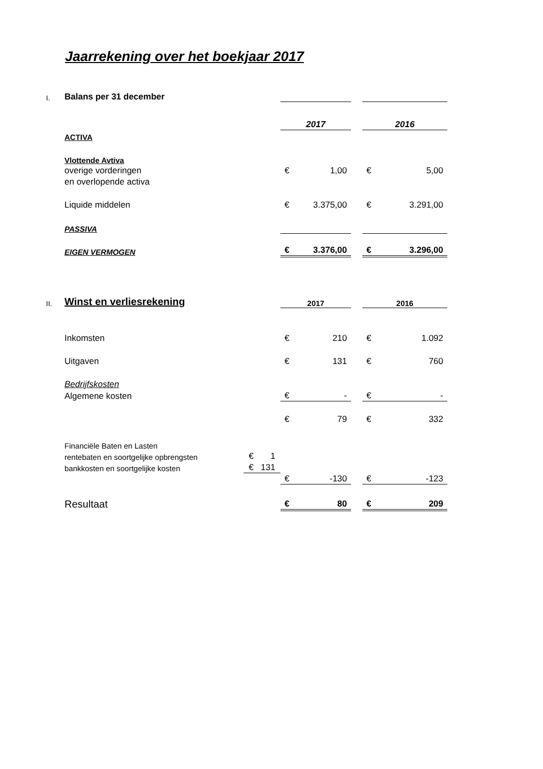Jaarrekening over het boekjaar 2017
| I. | Balans per 31 december | | | | | | |
| | | | 2017 | | | 2016 | |
| | ACTIVA | | | | | | |
| | Vlottende Avtiva | | | | | | |
| | overige vorderingen | | € | 1,00 | | € | 5,00 |
| | en overlopende activa | | | | | | |
| | Liquide middelen | | € | 3.375,00 | | € | 3.291,00 |
| | PASSIVA | | | | | | |
| | EIGEN VERMOGEN | | € | 3.376,00 | | € | 3.296,00 |
| II. | Winst en verliesrekening | | 2017 | | | 2016 | |
| | Inkomsten | | € | 210 | | € | 1.092 |
| | Uitgaven | | € | 131 | | € | 760 |
| | Bedrijfskosten | | | | | | |
| | Algemene kosten | | € | - | | € | - |
| | | | € | 79 | | € | 332 |
| | Financiële Baten en Lasten | | | | | | |
| | rentebaten en soortgelijke opbrengsten | € 1 | | | | | |
| | bankkosten en soortgelijke kosten | € 131 | | | | | |
| | | | € | -130 | | € | -123 |
| | Resultaat | | € | 80 | | € | 209 |